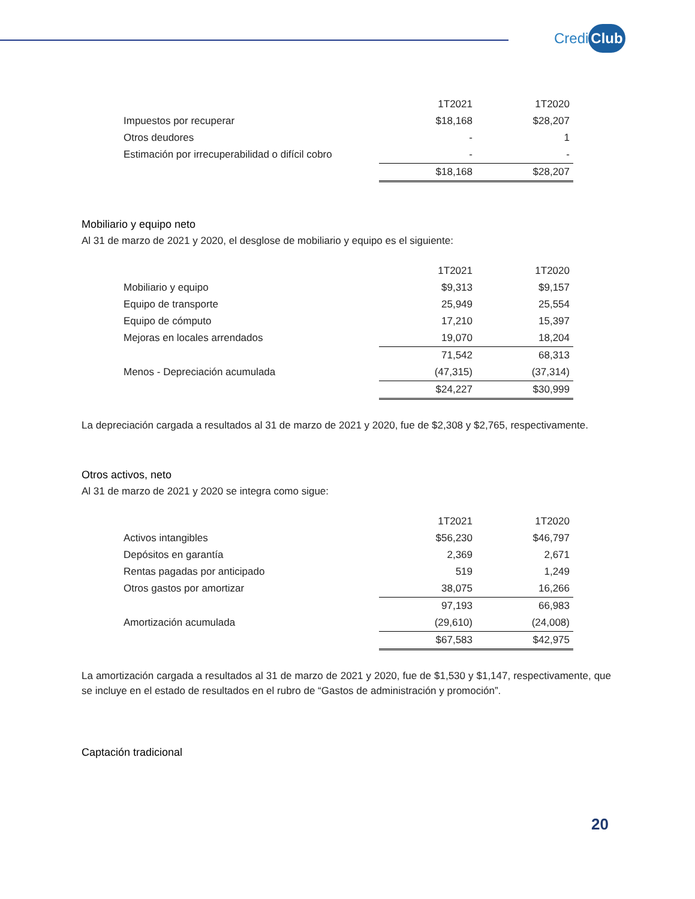Credi Club
| | 1T2021 | 1T2020 |
| --- | --- | --- |
| Impuestos por recuperar | $18,168 | $28,207 |
| Otros deudores | - | 1 |
| Estimación por irrecuperabilidad o difícil cobro | - | - |
| | $18,168 | $28,207 |
Mobiliario y equipo neto
Al 31 de marzo de 2021 y 2020, el desglose de mobiliario y equipo es el siguiente:
| | 1T2021 | 1T2020 |
| --- | --- | --- |
| Mobiliario y equipo | $9,313 | $9,157 |
| Equipo de transporte | 25,949 | 25,554 |
| Equipo de cómputo | 17,210 | 15,397 |
| Mejoras en locales arrendados | 19,070 | 18,204 |
| | 71,542 | 68,313 |
| Menos - Depreciación acumulada | (47,315) | (37,314) |
| | $24,227 | $30,999 |
La depreciación cargada a resultados al 31 de marzo de 2021 y 2020, fue de $2,308 y $2,765, respectivamente.
Otros activos, neto
Al 31 de marzo de 2021 y 2020 se integra como sigue:
| | 1T2021 | 1T2020 |
| --- | --- | --- |
| Activos intangibles | $56,230 | $46,797 |
| Depósitos en garantía | 2,369 | 2,671 |
| Rentas pagadas por anticipado | 519 | 1,249 |
| Otros gastos por amortizar | 38,075 | 16,266 |
| | 97,193 | 66,983 |
| Amortización acumulada | (29,610) | (24,008) |
| | $67,583 | $42,975 |
La amortización cargada a resultados al 31 de marzo de 2021 y 2020, fue de $1,530 y $1,147, respectivamente, que se incluye en el estado de resultados en el rubro de “Gastos de administración y promoción”.
Captación tradicional
20